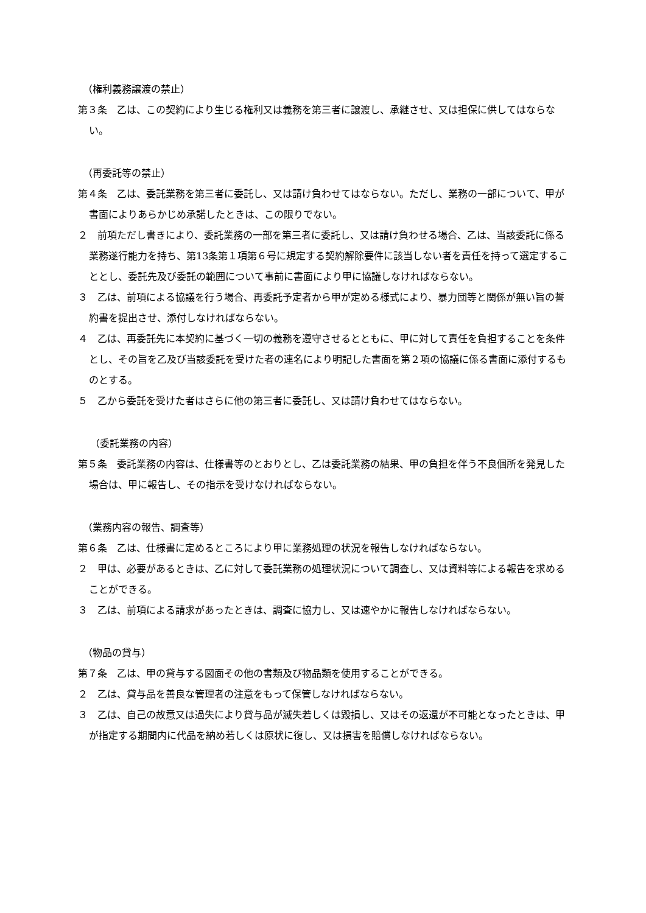（権利義務譲渡の禁止）
第３条　乙は、この契約により生じる権利又は義務を第三者に譲渡し、承継させ、又は担保に供してはならない。
（再委託等の禁止）
第４条　乙は、委託業務を第三者に委託し、又は請け負わせてはならない。ただし、業務の一部について、甲が書面によりあらかじめ承諾したときは、この限りでない。
２　前項ただし書きにより、委託業務の一部を第三者に委託し、又は請け負わせる場合、乙は、当該委託に係る業務遂行能力を持ち、第13条第１項第６号に規定する契約解除要件に該当しない者を責任を持って選定することとし、委託先及び委託の範囲について事前に書面により甲に協議しなければならない。
３　乙は、前項による協議を行う場合、再委託予定者から甲が定める様式により、暴力団等と関係が無い旨の誓約書を提出させ、添付しなければならない。
４　乙は、再委託先に本契約に基づく一切の義務を遵守させるとともに、甲に対して責任を負担することを条件とし、その旨を乙及び当該委託を受けた者の連名により明記した書面を第２項の協議に係る書面に添付するものとする。
５　乙から委託を受けた者はさらに他の第三者に委託し、又は請け負わせてはならない。
（委託業務の内容）
第５条　委託業務の内容は、仕様書等のとおりとし、乙は委託業務の結果、甲の負担を伴う不良個所を発見した場合は、甲に報告し、その指示を受けなければならない。
（業務内容の報告、調査等）
第６条　乙は、仕様書に定めるところにより甲に業務処理の状況を報告しなければならない。
２　甲は、必要があるときは、乙に対して委託業務の処理状況について調査し、又は資料等による報告を求めることができる。
３　乙は、前項による請求があったときは、調査に協力し、又は速やかに報告しなければならない。
（物品の貸与）
第７条　乙は、甲の貸与する図面その他の書類及び物品類を使用することができる。
２　乙は、貸与品を善良な管理者の注意をもって保管しなければならない。
３　乙は、自己の故意又は過失により貸与品が滅失若しくは毀損し、又はその返還が不可能となったときは、甲が指定する期間内に代品を納め若しくは原状に復し、又は損害を賠償しなければならない。